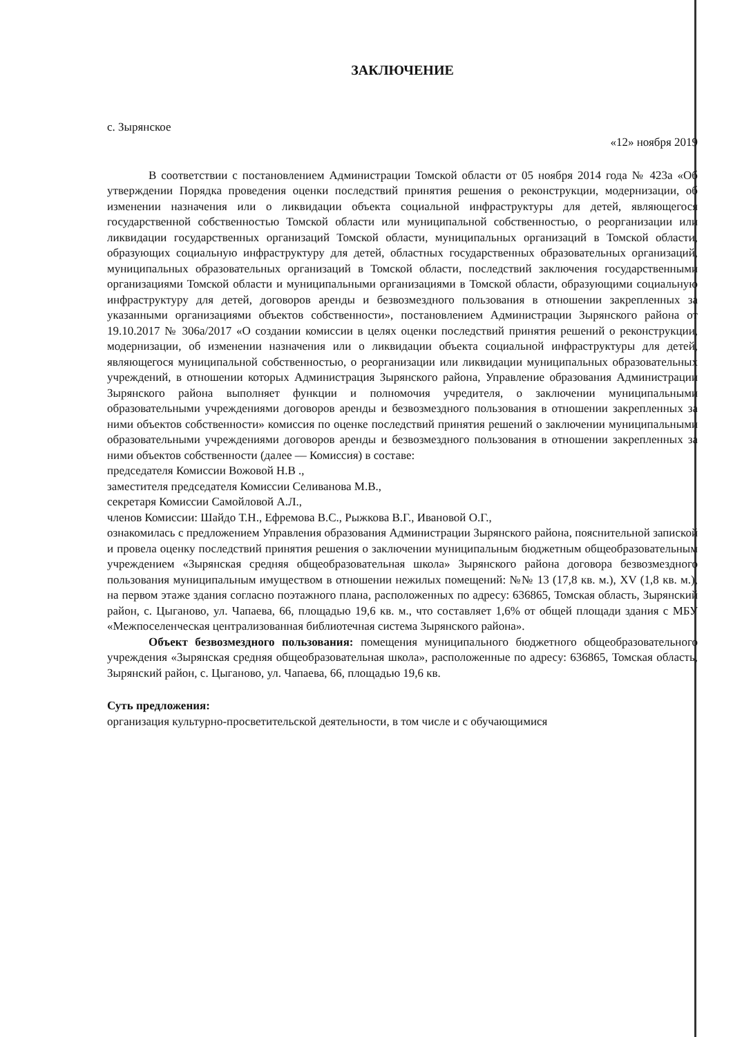ЗАКЛЮЧЕНИЕ
с. Зырянское
«12» ноября 2019
В соответствии с постановлением Администрации Томской области от 05 ноября 2014 года № 423а «Об утверждении Порядка проведения оценки последствий принятия решения о реконструкции, модернизации, об изменении назначения или о ликвидации объекта социальной инфраструктуры для детей, являющегося государственной собственностью Томской области или муниципальной собственностью, о реорганизации или ликвидации государственных организаций Томской области, муниципальных организаций в Томской области, образующих социальную инфраструктуру для детей, областных государственных образовательных организаций, муниципальных образовательных организаций в Томской области, последствий заключения государственными организациями Томской области и муниципальными организациями в Томской области, образующими социальную инфраструктуру для детей, договоров аренды и безвозмездного пользования в отношении закрепленных за указанными организациями объектов собственности», постановлением Администрации Зырянского района от 19.10.2017 № 306а/2017 «О создании комиссии в целях оценки последствий принятия решений о реконструкции, модернизации, об изменении назначения или о ликвидации объекта социальной инфраструктуры для детей, являющегося муниципальной собственностью, о реорганизации или ликвидации муниципальных образовательных учреждений, в отношении которых Администрация Зырянского района, Управление образования Администрации Зырянского района выполняет функции и полномочия учредителя, о заключении муниципальными образовательными учреждениями договоров аренды и безвозмездного пользования в отношении закрепленных за ними объектов собственности» комиссия по оценке последствий принятия решений о заключении муниципальными образовательными учреждениями договоров аренды и безвозмездного пользования в отношении закрепленных за ними объектов собственности (далее — Комиссия) в составе:
председателя Комиссии Вожовой Н.В .,
заместителя председателя Комиссии Селиванова М.В.,
секретаря Комиссии Самойловой А.Л.,
членов Комиссии: Шайдо Т.Н., Ефремова В.С., Рыжкова В.Г., Ивановой О.Г.,
ознакомилась с предложением Управления образования Администрации Зырянского района, пояснительной запиской и провела оценку последствий принятия решения о заключении муниципальным бюджетным общеобразовательным учреждением «Зырянская средняя общеобразовательная школа» Зырянского района договора безвозмездного пользования муниципальным имуществом в отношении нежилых помещений: №№ 13 (17,8 кв. м.), XV (1,8 кв. м.), на первом этаже здания согласно поэтажного плана, расположенных по адресу: 636865, Томская область, Зырянский район, с. Цыганово, ул. Чапаева, 66, площадью 19,6 кв. м., что составляет 1,6% от общей площади здания с МБУ «Межпоселенческая централизованная библиотечная система Зырянского района».
Объект безвозмездного пользования: помещения муниципального бюджетного общеобразовательного учреждения «Зырянская средняя общеобразовательная школа», расположенные по адресу: 636865, Томская область, Зырянский район, с. Цыганово, ул. Чапаева, 66, площадью 19,6 кв.
Суть предложения:
организация культурно-просветительской деятельности, в том числе и с обучающимися